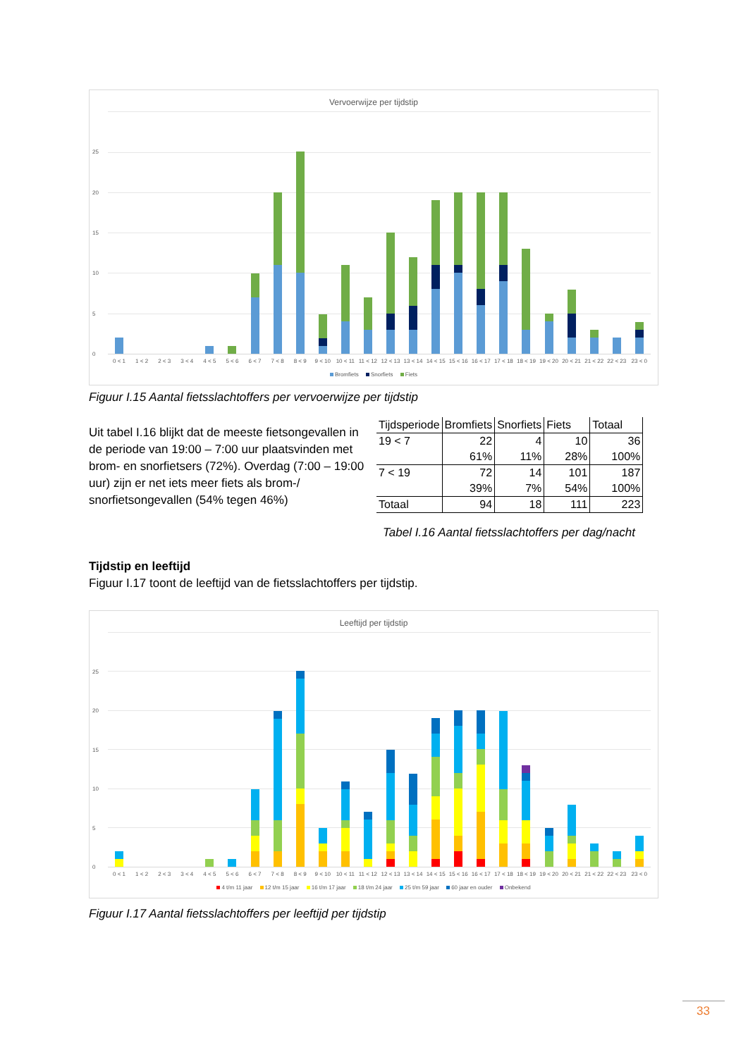Vervoerwijze per tijdstip
0
5
10
15
20
25
0 < 1 1 < 2 2 < 3 3 < 4 4 < 5 5 < 6 6 < 7 7 < 8 8 < 9 9 < 10 10 < 11 11 < 12 12 < 13 13 < 14 14 < 15 15 < 16 16 < 17 17 < 18 18 < 19 19 < 20 20 < 21 21 < 22 22 < 23 23 < 0
Bromfiets Snorfiets Fiets
Figuur I.15 Aantal fietsslachtoffers per vervoerwijze per tijdstip
Uit tabel I.16 blijkt dat de meeste fietsongevallen in de periode van 19:00 – 7:00 uur plaatsvinden met brom- en snorfietsers (72%). Overdag (7:00 – 19:00 uur) zijn er net iets meer fiets als brom-/ snorfietsongevallen (54% tegen 46%)
| Tijdsperiode | Bromfiets | Snorfiets | Fiets | Totaal |
| --- | --- | --- | --- | --- |
| 19 < 7 | 22 | 4 | 10 | 36 |
| | 61% | 11% | 28% | 100% |
| 7 < 19 | 72 | 14 | 101 | 187 |
| | 39% | 7% | 54% | 100% |
| Totaal | 94 | 18 | 111 | 223 |
Tabel I.16 Aantal fietsslachtoffers per dag/nacht
Tijdstip en leeftijd
Figuur I.17 toont de leeftijd van de fietsslachtoffers per tijdstip.
Leeftijd per tijdstip
0
5
10
15
20
25
0 < 1 1 < 2 2 < 3 3 < 4 4 < 5 5 < 6 6 < 7 7 < 8 8 < 9 9 < 10 10 < 11 11 < 12 12 < 13 13 < 14 14 < 15 15 < 16 16 < 17 17 < 18 18 < 19 19 < 20 20 < 21 21 < 22 22 < 23 23 < 0
4 t/m 11 jaar 12 t/m 15 jaar 16 t/m 17 jaar 18 t/m 24 jaar 25 t/m 59 jaar 60 jaar en ouder Onbekend
Figuur I.17 Aantal fietsslachtoffers per leeftijd per tijdstip
33